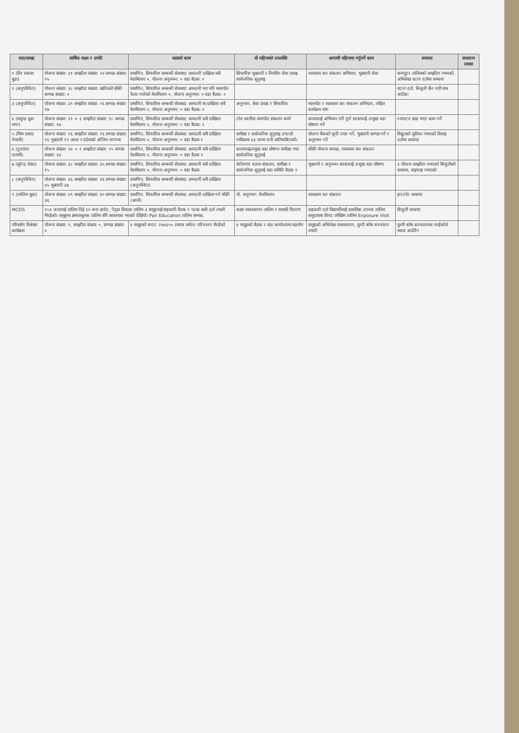| वडा/शाखा | वार्षिक लक्ष्य र प्रगति | वडाको काम | यो महिनाको उपलब्धि | आगामी महिनामा गर्नुपर्ने काम | समस्या | समाधान प्रयास |
| --- | --- | --- | --- | --- | --- | --- |
| १ (विर प्रकाश बुढा) | योजना संख्या: ३१ सम्झौता संख्या: २२ सम्पन्न संख्या: २५ | प्रमाणित, सिफारिश सम्बन्धी सेवाबाट आम्दानी दाखिला सबै मेलमिलाप ०, योजना अनुगमन: ० वडा बैठक: ० | सिफारिस भुक्तानी र नियमित सेवा प्रवाह सार्वजनिक सुनुवाइ | व्यवसाय कर संकलन अभियान, भुक्तानी सेवा | कम्प्युटर तालिमको सम्झौता नभएको, अभिलेख घटना दर्तामा समस्या | |
| २ (अनुपस्थित) | योजना संख्या: ३८ सम्झौता संख्या: खरिदको बाँकी सम्पन्न संख्या: ० | प्रमाणित, सिफारिस सम्बन्धी सेवाबाट आम्दानी भए पनि मालपोत फेला नपरेको मेलमिलाप ०, योजना अनुगमन: ० वडा बैठक: ० | | | घटना दर्ता, बिजुली छैन राती मात्र आउँछ। | |
| ३ (अनुपस्थित) | योजना संख्या: ३१ सम्झौता संख्या: २६ सम्पन्न संख्या: १७ | प्रमाणित, सिफारिस सम्बन्धी सेवाबाट आम्दानी मा दाखिला सबै मेलमिलाप ०, योजना अनुगमन: ० वडा बैठक: ० | अनुगमन, सेवा प्रवाह र सिफारिस | मालपोत र व्यवसाय कर संकलन अभियान, लक्षित कार्यक्रम माग | | |
| ४ (समुन्द्र बुढा मगर) | योजना संख्या: २१ + ३ सम्झौता संख्या: १८ सम्पन्न संख्या: १७ | प्रमाणित, सिफारिस सम्बन्धी सेवाबाट आम्दानी सबै दाखिला मेलमिलाप ०, योजना अनुगमन: ० वडा बैठक: २ | टोल बस्तीमा मालपोत संकलन कार्य | सरसफाई अभियान गरी पूर्ण सरसफाई उन्मुख वडा घोषणा गर्ने | ल्यापटप छाड भएर काम गर्ने | |
| ५ (भिम प्रसाद नेपाली) | योजना संख्या: १६ सम्झौता संख्या: १६ सम्पन्न संख्या: १६ भुक्तानी १२ आशा र प्रदेशको अन्तिम चरणमा | प्रमाणित, सिफारिस सम्बन्धी सेवाबाट आम्दानी सबै दाखिला मेलमिलाप ०, योजना अनुगमन: ० वडा बैठक २ | समीक्षा र सार्वजनिक सुनुवाइ उपल्लो गाविसमा ६४ घरमा धनी बालिसकिएको। | योजना बैंकको सूची तयार गर्ने, भुक्तानी सम्पन्न गर्ने र अनुगमन गर्ने | विद्युतको सुविधा नभएको विवाह दर्तामा समस्या | |
| ६ (दुपलाल दलामी) | योजना संख्या: २४ + १ सम्झौता संख्या: २५ सम्पन्न संख्या: २४ | प्रमाणित, सिफारिस सम्बन्धी सेवाबाट आम्दानी सबै दाखिला मेलमिलाप ०, योजना अनुगमन: ० वडा बैठक २ | सरसफाइउन्मुख वडा घोषणा समीक्षा तथा सार्वजनिक सुनुवाई | बाँकी योजना सम्पन्न, व्यवसाय कर संकलन | | |
| ७ (सुरेन्द्र रोका) | योजना संख्या: ३८ सम्झौता संख्या: ३५ सम्पन्न संख्या: १५ | प्रमाणित, सिफारिस सम्बन्धी सेवाबाट आम्दानी सबै दाखिला मेलमिलाप ०, योजना अनुगमन: ० वडा बैठक | बेरोजगार फारम संकलन, समीक्षा र सार्वजनिक सुनुवाई वडा समिति बैठक १ | भुक्तानी र अनुगमन सरसफाई उन्मुख वडा घोषणा | ३ योजना सम्झौता नभएको बिजुलीको समस्या, वाइफाइ नभएको | |
| ८ (अनुपस्थित) | योजना संख्या: ४६ सम्झौता संख्या: ४६ सम्पन्न संख्या: ४५ भुक्तानी ३७ | प्रमाणित, सिफारिस सम्बन्धी सेवाबाट आम्दानी सबै दाखिला (अनुपस्थित) | | | | |
| ९ (लाजिम बुढा) | योजना संख्या: ४९ सम्झौता संख्या: ४० सम्पन्न संख्या: ३६ | प्रमाणित, सिफारिस सम्बन्धी सेवाबाट आम्दानी दाखिला गर्न बाँकी (आजै) | यो. अनुगमन: मेलमिलाप: | व्यवसाय कर संकलन | इन्टरनेट समस्या | |
| MCDS | २०३ जनालाई तालिम दिई २० जना छनोट, नेतृत्व विकास तालिम ३ समूहलाई सहकारी बैठक १ पटक बसी दर्ता तयारी भैरहेको। समूहमा क्षमतामूलक तालिम सँगै आवश्यक भएको देखियो। Pair Education तालिम सम्पन्न, | | कक्षा व्यवस्थापन तालिम र सामग्री वितरण | सहकारी दर्ता विद्यार्थीलाई प्राथमिक उपचार तालिम समुदायमा विपद जोखिम तालिम Exposure Visit | बिजुली समस्या | |
| गरिबसँग विश्वेश्वर कार्यक्रम | योजना संख्या: १, सम्झौता संख्या: ०, सम्पन्न संख्या: ० | ४ समूहको बचत: २४७३५० (ब्याज समेत) परिचालन भैरहेको | ४ समूहको बैठक र वडा कार्यालयमा सहयोग | समूहको अभिलेख व्यवस्थापन, घुम्ती कोष सञ्चालन तयारी | घुम्ती कोष सञ्चालनमा नरहेकोले ब्याज आउँदैन | |